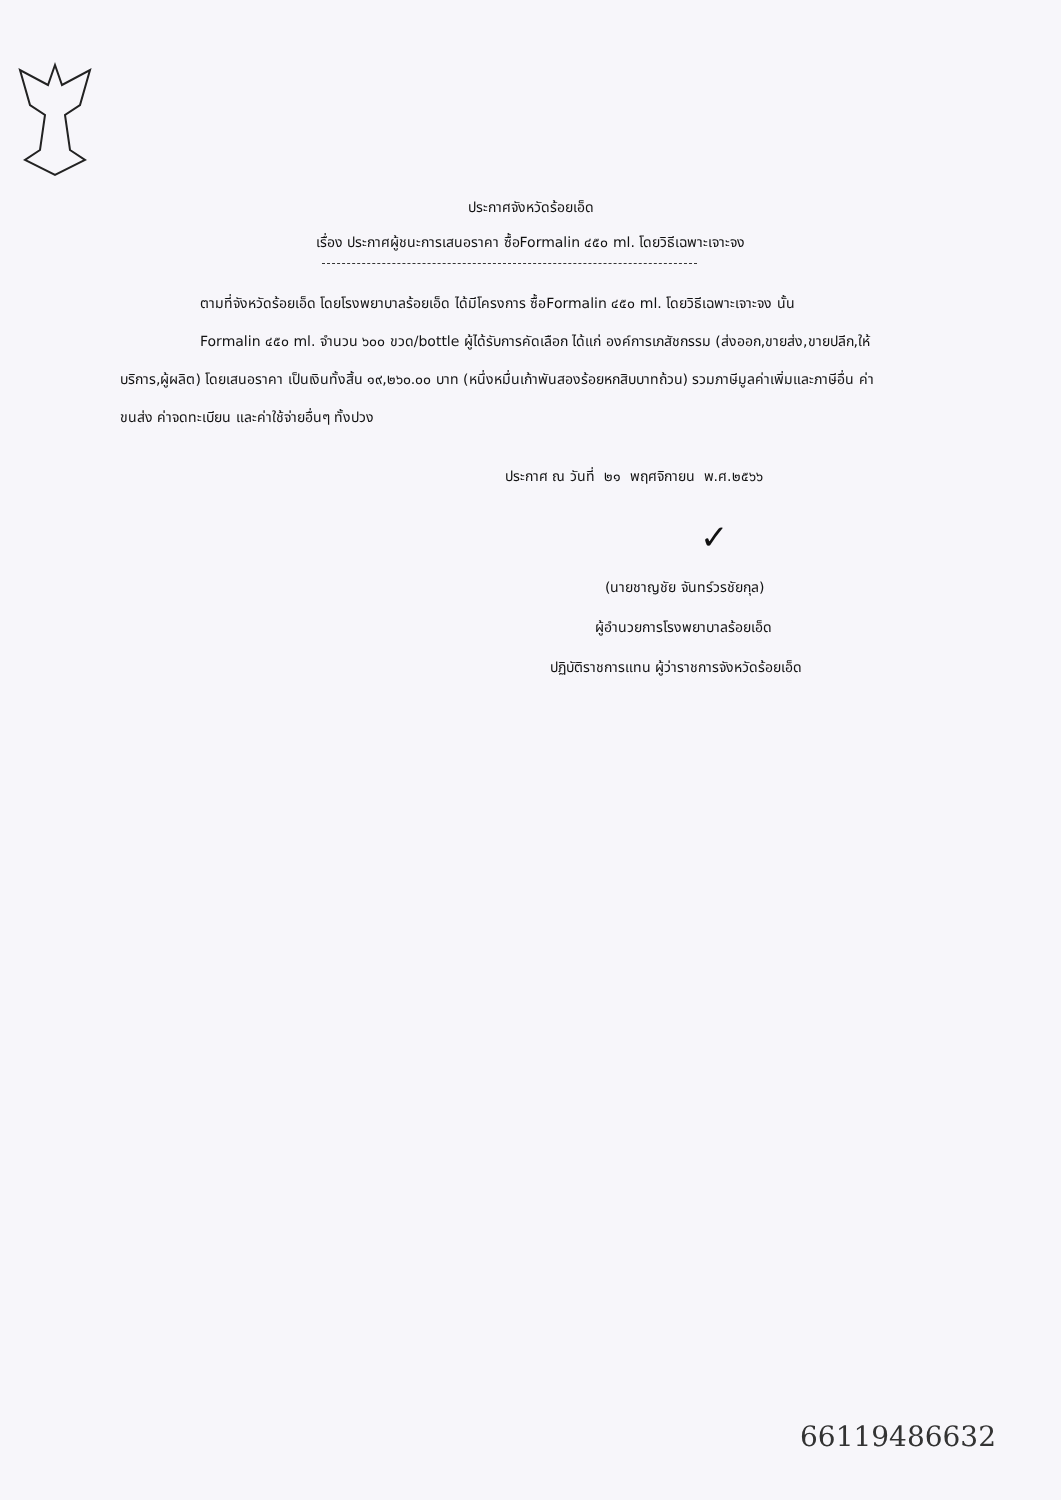ประกาศจังหวัดร้อยเอ็ด
เรื่อง ประกาศผู้ชนะการเสนอราคา ซื้อFormalin ๔๕๐ ml. โดยวิธีเฉพาะเจาะจง
ตามที่จังหวัดร้อยเอ็ด โดยโรงพยาบาลร้อยเอ็ด ได้มีโครงการ ซื้อFormalin ๔๕๐ ml. โดยวิธีเฉพาะเจาะจง นั้น
Formalin ๔๕๐ ml. จำนวน ๖๐๐ ขวด/bottle ผู้ได้รับการคัดเลือก ได้แก่ องค์การเภสัชกรรม (ส่งออก,ขายส่ง,ขายปลีก,ให้บริการ,ผู้ผลิต) โดยเสนอราคา เป็นเงินทั้งสิ้น ๑๙,๒๖๐.๐๐ บาท (หนึ่งหมื่นเก้าพันสองร้อยหกสิบบาทถ้วน) รวมภาษีมูลค่าเพิ่มและภาษีอื่น ค่าขนส่ง ค่าจดทะเบียน และค่าใช้จ่ายอื่นๆ ทั้งปวง
ประกาศ ณ วันที่ ๒๑ พฤศจิกายน พ.ศ.๒๕๖๖
✓
(นายชาญชัย จันทร์วรชัยกุล)
ผู้อำนวยการโรงพยาบาลร้อยเอ็ด
ปฏิบัติราชการแทน ผู้ว่าราชการจังหวัดร้อยเอ็ด
66119486632